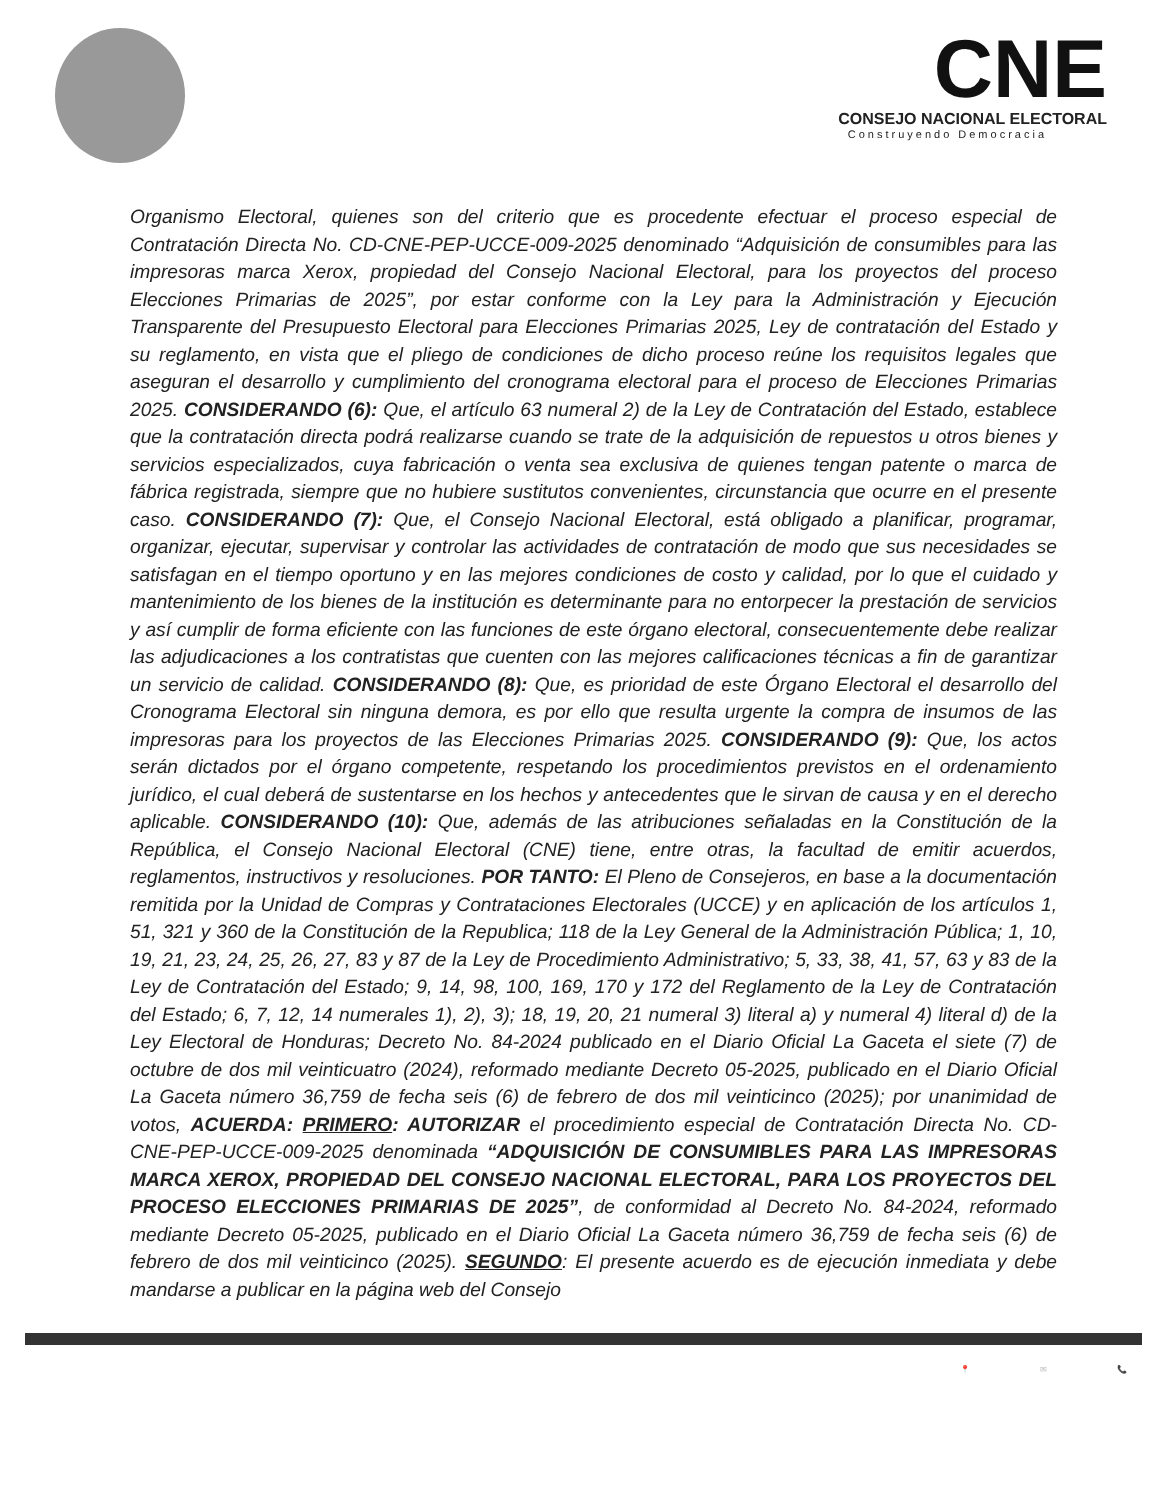CNE
CONSEJO NACIONAL ELECTORAL
Construyendo Democracia
Organismo Electoral, quienes son del criterio que es procedente efectuar el proceso especial de Contratación Directa No. CD-CNE-PEP-UCCE-009-2025 denominado “Adquisición de consumibles para las impresoras marca Xerox, propiedad del Consejo Nacional Electoral, para los proyectos del proceso Elecciones Primarias de 2025”, por estar conforme con la Ley para la Administración y Ejecución Transparente del Presupuesto Electoral para Elecciones Primarias 2025, Ley de contratación del Estado y su reglamento, en vista que el pliego de condiciones de dicho proceso reúne los requisitos legales que aseguran el desarrollo y cumplimiento del cronograma electoral para el proceso de Elecciones Primarias 2025. CONSIDERANDO (6): Que, el artículo 63 numeral 2) de la Ley de Contratación del Estado, establece que la contratación directa podrá realizarse cuando se trate de la adquisición de repuestos u otros bienes y servicios especializados, cuya fabricación o venta sea exclusiva de quienes tengan patente o marca de fábrica registrada, siempre que no hubiere sustitutos convenientes, circunstancia que ocurre en el presente caso. CONSIDERANDO (7): Que, el Consejo Nacional Electoral, está obligado a planificar, programar, organizar, ejecutar, supervisar y controlar las actividades de contratación de modo que sus necesidades se satisfagan en el tiempo oportuno y en las mejores condiciones de costo y calidad, por lo que el cuidado y mantenimiento de los bienes de la institución es determinante para no entorpecer la prestación de servicios y así cumplir de forma eficiente con las funciones de este órgano electoral, consecuentemente debe realizar las adjudicaciones a los contratistas que cuenten con las mejores calificaciones técnicas a fin de garantizar un servicio de calidad. CONSIDERANDO (8): Que, es prioridad de este Órgano Electoral el desarrollo del Cronograma Electoral sin ninguna demora, es por ello que resulta urgente la compra de insumos de las impresoras para los proyectos de las Elecciones Primarias 2025. CONSIDERANDO (9): Que, los actos serán dictados por el órgano competente, respetando los procedimientos previstos en el ordenamiento jurídico, el cual deberá de sustentarse en los hechos y antecedentes que le sirvan de causa y en el derecho aplicable. CONSIDERANDO (10): Que, además de las atribuciones señaladas en la Constitución de la República, el Consejo Nacional Electoral (CNE) tiene, entre otras, la facultad de emitir acuerdos, reglamentos, instructivos y resoluciones. POR TANTO: El Pleno de Consejeros, en base a la documentación remitida por la Unidad de Compras y Contrataciones Electorales (UCCE) y en aplicación de los artículos 1, 51, 321 y 360 de la Constitución de la Republica; 118 de la Ley General de la Administración Pública; 1, 10, 19, 21, 23, 24, 25, 26, 27, 83 y 87 de la Ley de Procedimiento Administrativo; 5, 33, 38, 41, 57, 63 y 83 de la Ley de Contratación del Estado; 9, 14, 98, 100, 169, 170 y 172 del Reglamento de la Ley de Contratación del Estado; 6, 7, 12, 14 numerales 1), 2), 3); 18, 19, 20, 21 numeral 3) literal a) y numeral 4) literal d) de la Ley Electoral de Honduras; Decreto No. 84-2024 publicado en el Diario Oficial La Gaceta el siete (7) de octubre de dos mil veinticuatro (2024), reformado mediante Decreto 05-2025, publicado en el Diario Oficial La Gaceta número 36,759 de fecha seis (6) de febrero de dos mil veinticinco (2025); por unanimidad de votos, ACUERDA: PRIMERO: AUTORIZAR el procedimiento especial de Contratación Directa No. CD-CNE-PEP-UCCE-009-2025 denominada “ADQUISICIÓN DE CONSUMIBLES PARA LAS IMPRESORAS MARCA XEROX, PROPIEDAD DEL CONSEJO NACIONAL ELECTORAL, PARA LOS PROYECTOS DEL PROCESO ELECCIONES PRIMARIAS DE 2025”, de conformidad al Decreto No. 84-2024, reformado mediante Decreto 05-2025, publicado en el Diario Oficial La Gaceta número 36,759 de fecha seis (6) de febrero de dos mil veinticinco (2025). SEGUNDO: El presente acuerdo es de ejecución inmediata y debe mandarse a publicar en la página web del Consejo
📍 ✉ 📞